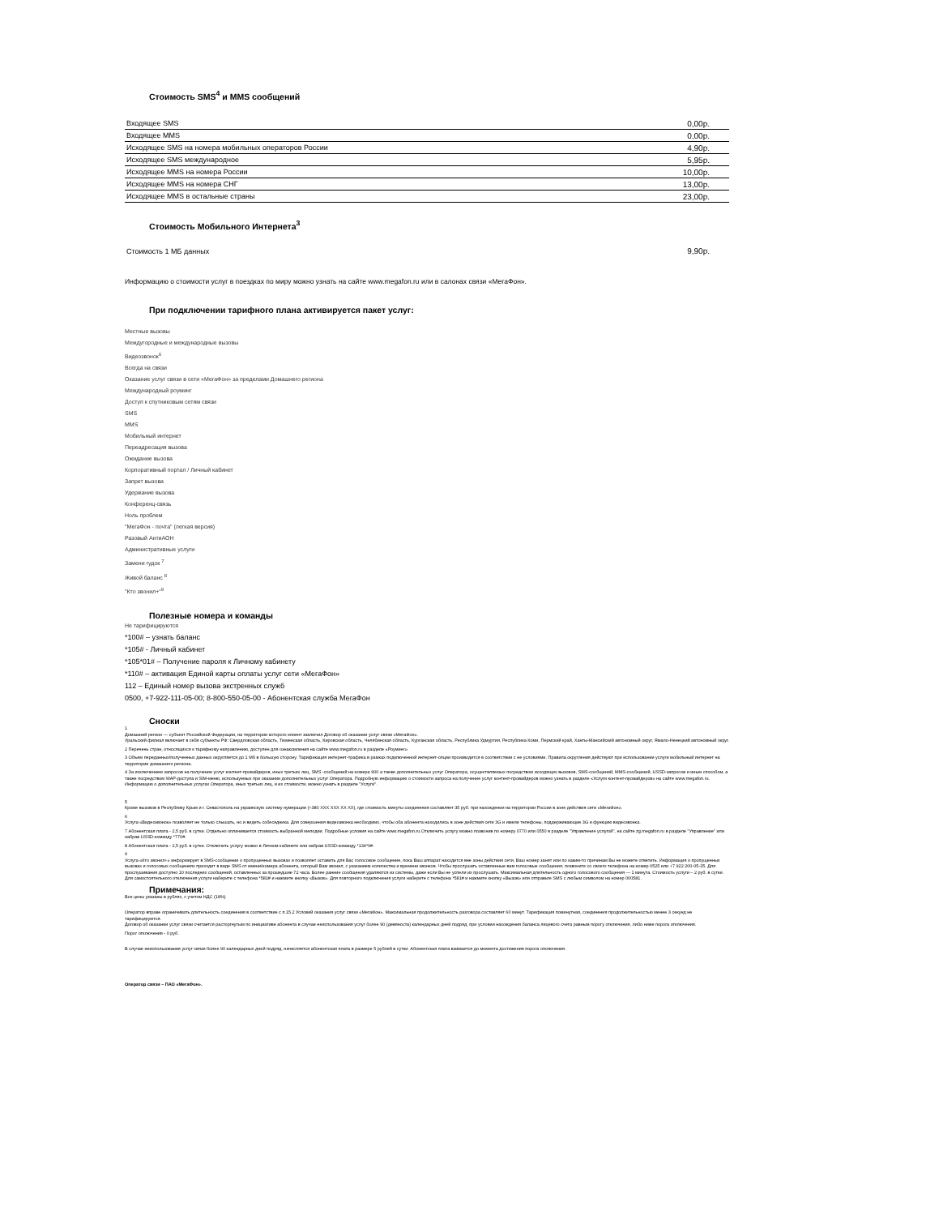Стоимость SMS<sup>4</sup> и MMS сообщений
| Входящее SMS | 0,00р. |
| Входящее MMS | 0,00р. |
| Исходящее SMS на номера мобильных операторов России | 4,90р. |
| Исходящее SMS международное | 5,95р. |
| Исходящее MMS на номера России | 10,00р. |
| Исходящее MMS на номера СНГ | 13,00р. |
| Исходящее MMS в остальные страны | 23,00р. |
Стоимость Мобильного Интернета<sup>3</sup>
| Стоимость 1 МБ данных | 9,90р. |
Информацию о стоимости услуг в поездках по миру можно узнать на сайте www.megafon.ru или в салонах связи «МегаФон».
При подключении тарифного плана активируется пакет услуг:
Местные вызовы
Междугородные и международные вызовы
Видеозвонок<sup>6</sup>
Всегда на связи
Оказание услуг связи в сети «МегаФон» за пределами Домашнего региона
Международный роуминг
Доступ к спутниковым сетям связи
SMS
MMS
Мобильный интернет
Переадресация вызова
Ожидание вызова
Корпоративный портал / Личный кабинет
Запрет вызова
Удержание вызова
Конференц-связь
Ноль проблем
"МегаФон - почта" (легкая версия)
Разовый АнтиАОН
Административные услуги
Замени гудок <sup>7</sup>
Живой баланс <sup>8</sup>
"Кто звонил+"<sup>9</sup>
Полезные номера и команды
Не тарифицируются
*100# – узнать баланс
*105# - Личный кабинет
*105*01# – Получение пароля к Личному кабинету
*110# – активация Единой карты оплаты услуг сети «МегаФон»
112 – Единый номер вызова экстренных служб
0500, +7-922-111-05-00; 8-800-550-05-00 - Абонентская служба МегаФон
Сноски
1
Домашний регион — субъект Российской Федерации, на территории которого клиент заключил Договор об оказании услуг связи «МегаФон».
Уральский филиал включает в себя субъекты РФ: Свердловская область, Тюменская область, Кировская область, Челябинская область, Курганская область, Республика Удмуртия, Республика Коми, Пермский край, Ханты-Мансийский автономный округ, Ямало-Ненецкий автономный округ.
2 Перечень стран, относящихся к тарифному направлению, доступен для ознакомления на сайте www.megafon.ru в разделе «Роуминг».
3 Объем переданных/полученных данных округляется до 1 Мб в большую сторону. Тарификация интернет-трафика в рамках подключенной интернет-опции производится в соответствии с ее условиями. Правила округления действуют при использовании услуги мобильный интернет на территории домашнего региона.
4 За исключением запросов на получение услуг контент-провайдеров, иных третьих лиц, SMS -сообщений на номера 900 а также дополнительных услуг Оператора, осуществляемых посредством исходящих вызовов, SMS-сообщений, MMS-сообщений, USSD-запросов и иным способом, а также посредством WAP-доступа и SIM-меню, используемых при оказании дополнительных услуг Оператора. Подробную информацию о стоимости запроса на получение услуг контент-провайдеров можно узнать в разделе «Услуги контент-провайдеров» на сайте www.megafon.ru. Информацию о дополнительных услугах Оператора, иных третьих лиц, и их стоимости, можно узнать в разделе "Услуги".
5
Кроме вызовов в Республику Крым и г. Севастополь на украинскую систему нумерации (+380 XXX XXX XX XX), где стоимость минуты соединения составляет 35 руб. при нахождении на территории России в зоне действия сети «МегаФон».
6
Услуга «Видеозвонок» позволяет не только слышать, но и видеть собеседника. Для совершения видеозвонка необходимо, чтобы оба абонента находились в зоне действия сети 3G и имели телефоны, поддерживающие 3G и функцию видеозвонка.
7 Абонентская плата - 2,5 руб. в сутки. Отдельно оплачивается стоимость выбранной мелодии. Подробные условия на сайте www.megafon.ru.Отключить услугу можно позвонив по номеру 0770 или 0550 в разделе "Управление услугой", на сайте zg.megafon.ru в разделе "Управление" или набрав USSD-команду *770#.
8 Абонентская плата - 2,5 руб. в сутки. Отключить услугу можно в Личном кабинете или набрав USSD-команду *134*0#.
9
Услуга «Кто звонил+» информирует в SMS-сообщении о пропущенных вызовах и позволяет оставить для Вас голосовое сообщение, пока Ваш аппарат находится вне зоны действия сети, Ваш номер занят или по каким-то причинам Вы не можете ответить. Информация о пропущенных вызовах и голосовых сообщениях приходит в виде SMS от имени/номера абонента, который Вам звонил, с указанием количества и времени звонков. Чтобы прослушать оставленные вам голосовые сообщения, позвоните со своего телефона на номер 0525 или +7 922 200-05-25. Для прослушивания доступно 10 последних сообщений, оставленных за прошедшие 72 часа. Более ранние сообщения удаляются из системы, даже если Вы не успели их прослушать. Максимальная длительность одного голосового сообщения — 1 минута. Стоимость услуги – 2 руб. в сутки. Для самостоятельного отключения услуги наберите с телефона *581# и нажмите кнопку «Вызов». Для повторного подключения услуги наберите с телефона *581# и нажмите кнопку «Вызов» или отправьте SMS с любым символом на номер 000581.
Примечания:
Все цены указаны в рублях, с учетом НДС (18%)
Оператор вправе ограничивать длительность соединения в соответствие с п.15.2 Условий оказания услуг связи «МегаФон». Максимальная продолжительность разговора составляет 60 минут. Тарификация поминутная, соединения продолжительностью менее 3 секунд не тарифицируются.
Договор об оказании услуг связи считается расторгнутым по инициативе абонента в случае неиспользования услуг более 90 (девяноста) календарных дней подряд, при условии нахождения баланса лицевого счета равным порогу отключения, либо ниже порога отключения.
Порог отключения - 0 руб.
В случае неиспользования услуг связи более 90 календарных дней подряд, начисляется абонентская плата в размере 5 рублей в сутки. Абонентская плата взимается до момента достижения порога отключения.
Оператор связи – ПАО «МегаФон».